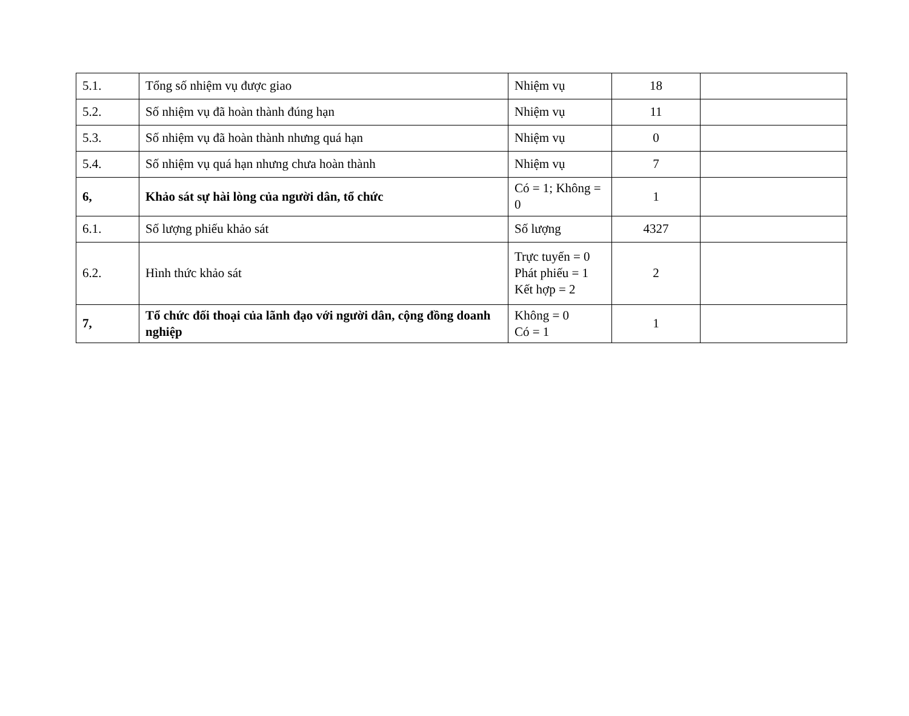| 5.1. | Tổng số nhiệm vụ được giao | Nhiệm vụ | 18 | |
| 5.2. | Số nhiệm vụ đã hoàn thành đúng hạn | Nhiệm vụ | 11 | |
| 5.3. | Số nhiệm vụ đã hoàn thành nhưng quá hạn | Nhiệm vụ | 0 | |
| 5.4. | Số nhiệm vụ quá hạn nhưng chưa hoàn thành | Nhiệm vụ | 7 | |
| 6, | Khảo sát sự hài lòng của người dân, tổ chức | Có = 1; Không = 0 | 1 | |
| 6.1. | Số lượng phiếu khảo sát | Số lượng | 4327 | |
| 6.2. | Hình thức khảo sát | Trực tuyến = 0 Phát phiếu = 1 Kết hợp = 2 | 2 | |
| 7, | Tổ chức đối thoại của lãnh đạo với người dân, cộng đồng doanh nghiệp | Không = 0 Có = 1 | 1 | |